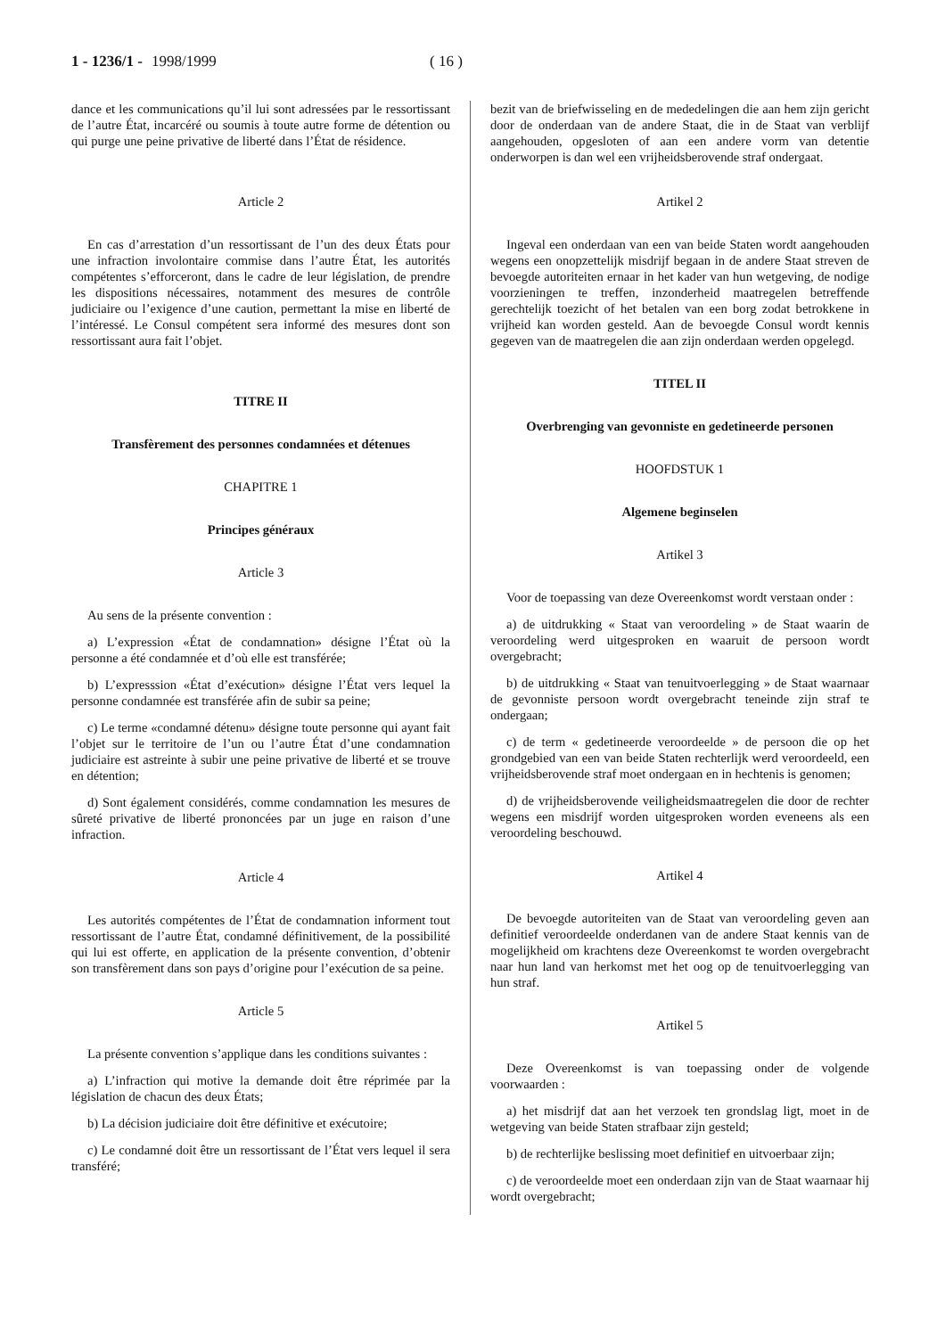1 - 1236/1 - 1998/1999 ( 16 )
dance et les communications qu’il lui sont adressées par le ressortissant de l’autre État, incarcéré ou soumis à toute autre forme de détention ou qui purge une peine privative de liberté dans l’État de résidence.
Article 2
En cas d’arrestation d’un ressortissant de l’un des deux États pour une infraction involontaire commise dans l’autre État, les autorités compétentes s’efforceront, dans le cadre de leur législation, de prendre les dispositions nécessaires, notamment des mesures de contrôle judiciaire ou l’exigence d’une caution, permettant la mise en liberté de l’intéressé. Le Consul compétent sera informé des mesures dont son ressortissant aura fait l’objet.
TITRE II
Transfèrement des personnes condamnées et détenues
CHAPITRE 1
Principes généraux
Article 3
Au sens de la présente convention :
a) L’expression «État de condamnation» désigne l’État où la personne a été condamnée et d’où elle est transférée;
b) L’expresssion «État d’exécution» désigne l’État vers lequel la personne condamnée est transférée afin de subir sa peine;
c) Le terme «condamné détenu» désigne toute personne qui ayant fait l’objet sur le territoire de l’un ou l’autre État d’une condamnation judiciaire est astreinte à subir une peine privative de liberté et se trouve en détention;
d) Sont également considérés, comme condamnation les mesures de sûreté privative de liberté prononcées par un juge en raison d’une infraction.
Article 4
Les autorités compétentes de l’État de condamnation informent tout ressortissant de l’autre État, condamné définitivement, de la possibilité qui lui est offerte, en application de la présente convention, d’obtenir son transfèrement dans son pays d’origine pour l’exécution de sa peine.
Article 5
La présente convention s’applique dans les conditions suivantes :
a) L’infraction qui motive la demande doit être réprimée par la législation de chacun des deux États;
b) La décision judiciaire doit être définitive et exécutoire;
c) Le condamné doit être un ressortissant de l’État vers lequel il sera transféré;
bezit van de briefwisseling en de mededelingen die aan hem zijn gericht door de onderdaan van de andere Staat, die in de Staat van verblijf aangehouden, opgesloten of aan een andere vorm van detentie onderworpen is dan wel een vrijheidsberovende straf ondergaat.
Artikel 2
Ingeval een onderdaan van een van beide Staten wordt aangehouden wegens een onopzettelijk misdrijf begaan in de andere Staat streven de bevoegde autoriteiten ernaar in het kader van hun wetgeving, de nodige voorzieningen te treffen, inzonderheid maatregelen betreffende gerechtelijk toezicht of het betalen van een borg zodat betrokkene in vrijheid kan worden gesteld. Aan de bevoegde Consul wordt kennis gegeven van de maatregelen die aan zijn onderdaan werden opgelegd.
TITEL II
Overbrenging van gevonniste en gedetineerde personen
HOOFDSTUK 1
Algemene beginselen
Artikel 3
Voor de toepassing van deze Overeenkomst wordt verstaan onder :
a) de uitdrukking « Staat van veroordeling » de Staat waarin de veroordeling werd uitgesproken en waaruit de persoon wordt overgebracht;
b) de uitdrukking « Staat van tenuitvoerlegging » de Staat waarnaar de gevonniste persoon wordt overgebracht teneinde zijn straf te ondergaan;
c) de term « gedetineerde veroordeelde » de persoon die op het grondgebied van een van beide Staten rechterlijk werd veroordeeld, een vrijheidsberovende straf moet ondergaan en in hechtenis is genomen;
d) de vrijheidsberovende veiligheidsmaatregelen die door de rechter wegens een misdrijf worden uitgesproken worden eveneens als een veroordeling beschouwd.
Artikel 4
De bevoegde autoriteiten van de Staat van veroordeling geven aan definitief veroordeelde onderdanen van de andere Staat kennis van de mogelijkheid om krachtens deze Overeenkomst te worden overgebracht naar hun land van herkomst met het oog op de tenuitvoerlegging van hun straf.
Artikel 5
Deze Overeenkomst is van toepassing onder de volgende voorwaarden :
a) het misdrijf dat aan het verzoek ten grondslag ligt, moet in de wetgeving van beide Staten strafbaar zijn gesteld;
b) de rechterlijke beslissing moet definitief en uitvoerbaar zijn;
c) de veroordeelde moet een onderdaan zijn van de Staat waarnaar hij wordt overgebracht;